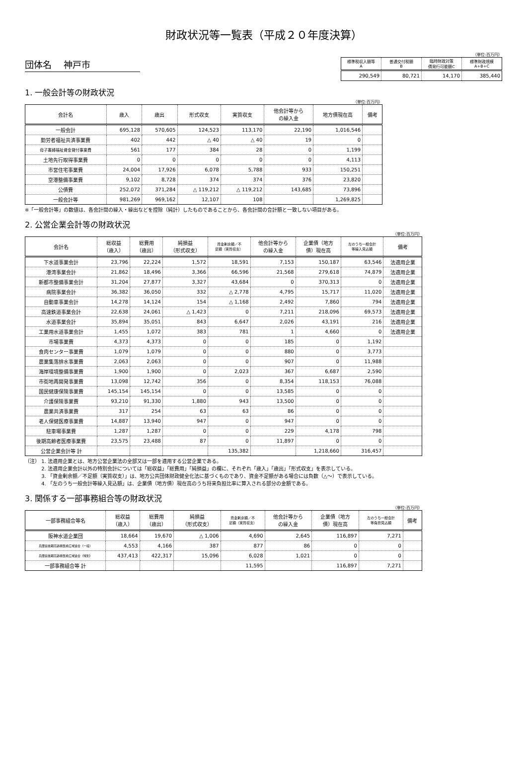財政状況等一覧表（平成２０年度決算）
団体名　 神戸市
（単位:百万円）
| 標準税収入額等 A | 普通交付税額 B | 臨時財政対策 債発行可能額C | 標準財政規模 A+B+C |
| --- | --- | --- | --- |
| 290,549 | 80,721 | 14,170 | 385,440 |
1. 一般会計等の財政状況
（単位:百万円）
| 会計名 | 歳入 | 歳出 | 形式収支 | 実質収支 | 他会計等から の繰入金 | 地方債現在高 | 備考 |
| --- | --- | --- | --- | --- | --- | --- | --- |
| 一般会計 | 695,128 | 570,605 | 124,523 | 113,170 | 22,190 | 1,016,546 | |
| 勤労者福祉共済事業費 | 402 | 442 | △ 40 | △ 40 | 19 | 0 | |
| 母子寡婦福祉資金貸付事業費 | 561 | 177 | 384 | 28 | 0 | 1,199 | |
| 土地先行取得事業費 | 0 | 0 | 0 | 0 | 0 | 4,113 | |
| 市営住宅事業費 | 24,004 | 17,926 | 6,078 | 5,788 | 933 | 150,251 | |
| 空港整備事業費 | 9,102 | 8,728 | 374 | 374 | 376 | 23,820 | |
| 公債費 | 252,072 | 371,284 | △ 119,212 | △ 119,212 | 143,685 | 73,896 | |
| 一般会計等 | 981,269 | 969,162 | 12,107 | 108 | | 1,269,825 | |
※「一般会計等」の数値は、各会計間の繰入・繰出などを控除（純計）したものであることから、各会計間の合計額と一致しない項目がある。
2. 公営企業会計等の財政状況
（単位:百万円）
| 会計名 | 総収益 （歳入） | 総費用 （歳出） | 純損益 （形式収支） | 資金剰余額／不 足額（実質収支） | 他会計等から の繰入金 | 企業債（地方 債）現在高 | 左のうち一般会計 等繰入見込額 | 備考 |
| --- | --- | --- | --- | --- | --- | --- | --- | --- |
| 下水道事業会計 | 23,796 | 22,224 | 1,572 | 18,591 | 7,153 | 150,187 | 63,546 | 法適用企業 |
| 港湾事業会計 | 21,862 | 18,496 | 3,366 | 66,596 | 21,568 | 279,618 | 74,879 | 法適用企業 |
| 新都市整備事業会計 | 31,204 | 27,877 | 3,327 | 43,684 | 0 | 370,313 | 0 | 法適用企業 |
| 病院事業会計 | 36,382 | 36,050 | 332 | △ 2,778 | 4,795 | 15,717 | 11,020 | 法適用企業 |
| 自動車事業会計 | 14,278 | 14,124 | 154 | △ 1,168 | 2,492 | 7,860 | 794 | 法適用企業 |
| 高速鉄道事業会計 | 22,638 | 24,061 | △ 1,423 | 0 | 7,211 | 218,096 | 69,573 | 法適用企業 |
| 水道事業会計 | 35,894 | 35,051 | 843 | 6,647 | 2,026 | 43,191 | 216 | 法適用企業 |
| 工業用水道事業会計 | 1,455 | 1,072 | 383 | 781 | 1 | 4,660 | 0 | 法適用企業 |
| 市場事業費 | 4,373 | 4,373 | 0 | 0 | 185 | 0 | 1,192 | |
| 食肉センター事業費 | 1,079 | 1,079 | 0 | 0 | 880 | 0 | 3,773 | |
| 農業集落排水事業費 | 2,063 | 2,063 | 0 | 0 | 907 | 0 | 11,988 | |
| 海岸環境整備事業費 | 1,900 | 1,900 | 0 | 2,023 | 367 | 6,687 | 2,590 | |
| 市街地再開発事業費 | 13,098 | 12,742 | 356 | 0 | 8,354 | 118,153 | 76,088 | |
| 国民健康保険事業費 | 145,154 | 145,154 | 0 | 0 | 13,585 | 0 | 0 | |
| 介護保険事業費 | 93,210 | 91,330 | 1,880 | 943 | 13,500 | 0 | 0 | |
| 農業共済事業費 | 317 | 254 | 63 | 63 | 86 | 0 | 0 | |
| 老人保健医療事業費 | 14,887 | 13,940 | 947 | 0 | 947 | 0 | 0 | |
| 駐車場事業費 | 1,287 | 1,287 | 0 | 0 | 229 | 4,178 | 798 | |
| 後期高齢者医療事業費 | 23,575 | 23,488 | 87 | 0 | 11,897 | 0 | 0 | |
| 公営企業会計等 計 | | | | 135,382 | | 1,218,660 | 316,457 | |
（注） 1. 法適用企業とは、地方公営企業法の全部又は一部を適用する公営企業である。
　　　 2. 法適用企業会計以外の特別会計については「総収益」「総費用」「純損益」の欄に、それぞれ「歳入」「歳出」「形式収支」を表示している。
　　　 3. 「資金剰余額／不足額（実質収支）」は、地方公共団体財政健全化法に基づくものであり、資金不足額がある場合には負数（△～）で表示している。
　　　 4. 「左のうち一般会計等繰入見込額」は、企業債（地方債）現在高のうち将来負担比率に算入される部分の金額である。
3. 関係する一部事務組合等の財政状況
（単位:百万円）
| 一部事務組合等名 | 総収益 （歳入） | 総費用 （歳出） | 純損益 （形式収支） | 資金剰余額／不 足額（実質収支） | 他会計等から の繰入金 | 企業債（地方 債）現在高 | 左のうち一般会計 等負担見込額 | 備考 |
| --- | --- | --- | --- | --- | --- | --- | --- | --- |
| 阪神水道企業団 | 18,664 | 19,670 | △ 1,006 | 4,690 | 2,645 | 116,897 | 7,271 | |
| 兵庫県後期高齢者医療広域連合（一般） | 4,553 | 4,166 | 387 | 877 | 86 | 0 | 0 | |
| 兵庫県後期高齢者医療広域連合（特別） | 437,413 | 422,317 | 15,096 | 6,028 | 1,021 | 0 | 0 | |
| 一部事務組合等 計 | | | | 11,595 | | 116,897 | 7,271 | |